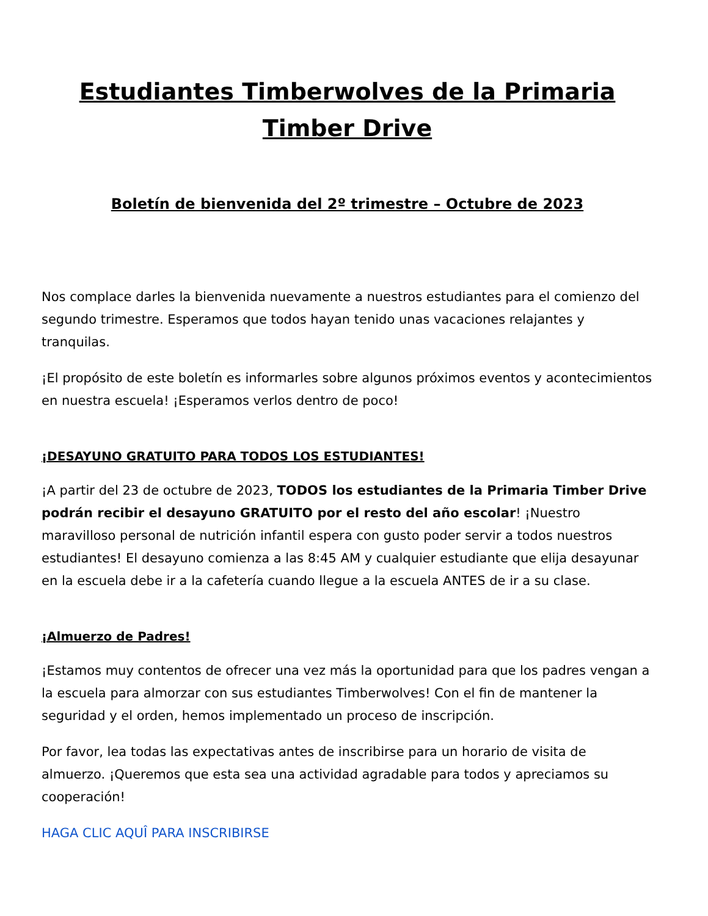Estudiantes Timberwolves de la Primaria Timber Drive
Boletín de bienvenida del 2º trimestre – Octubre de 2023
Nos complace darles la bienvenida nuevamente a nuestros estudiantes para el comienzo del segundo trimestre. Esperamos que todos hayan tenido unas vacaciones relajantes y tranquilas.
¡El propósito de este boletín es informarles sobre algunos próximos eventos y acontecimientos en nuestra escuela! ¡Esperamos verlos dentro de poco!
¡DESAYUNO GRATUITO PARA TODOS LOS ESTUDIANTES!
¡A partir del 23 de octubre de 2023, TODOS los estudiantes de la Primaria Timber Drive podrán recibir el desayuno GRATUITO por el resto del año escolar! ¡Nuestro maravilloso personal de nutrición infantil espera con gusto poder servir a todos nuestros estudiantes! El desayuno comienza a las 8:45 AM y cualquier estudiante que elija desayunar en la escuela debe ir a la cafetería cuando llegue a la escuela ANTES de ir a su clase.
¡Almuerzo de Padres!
¡Estamos muy contentos de ofrecer una vez más la oportunidad para que los padres vengan a la escuela para almorzar con sus estudiantes Timberwolves! Con el fin de mantener la seguridad y el orden, hemos implementado un proceso de inscripción.
Por favor, lea todas las expectativas antes de inscribirse para un horario de visita de almuerzo. ¡Queremos que esta sea una actividad agradable para todos y apreciamos su cooperación!
HAGA CLIC AQUÎ PARA INSCRIBIRSE